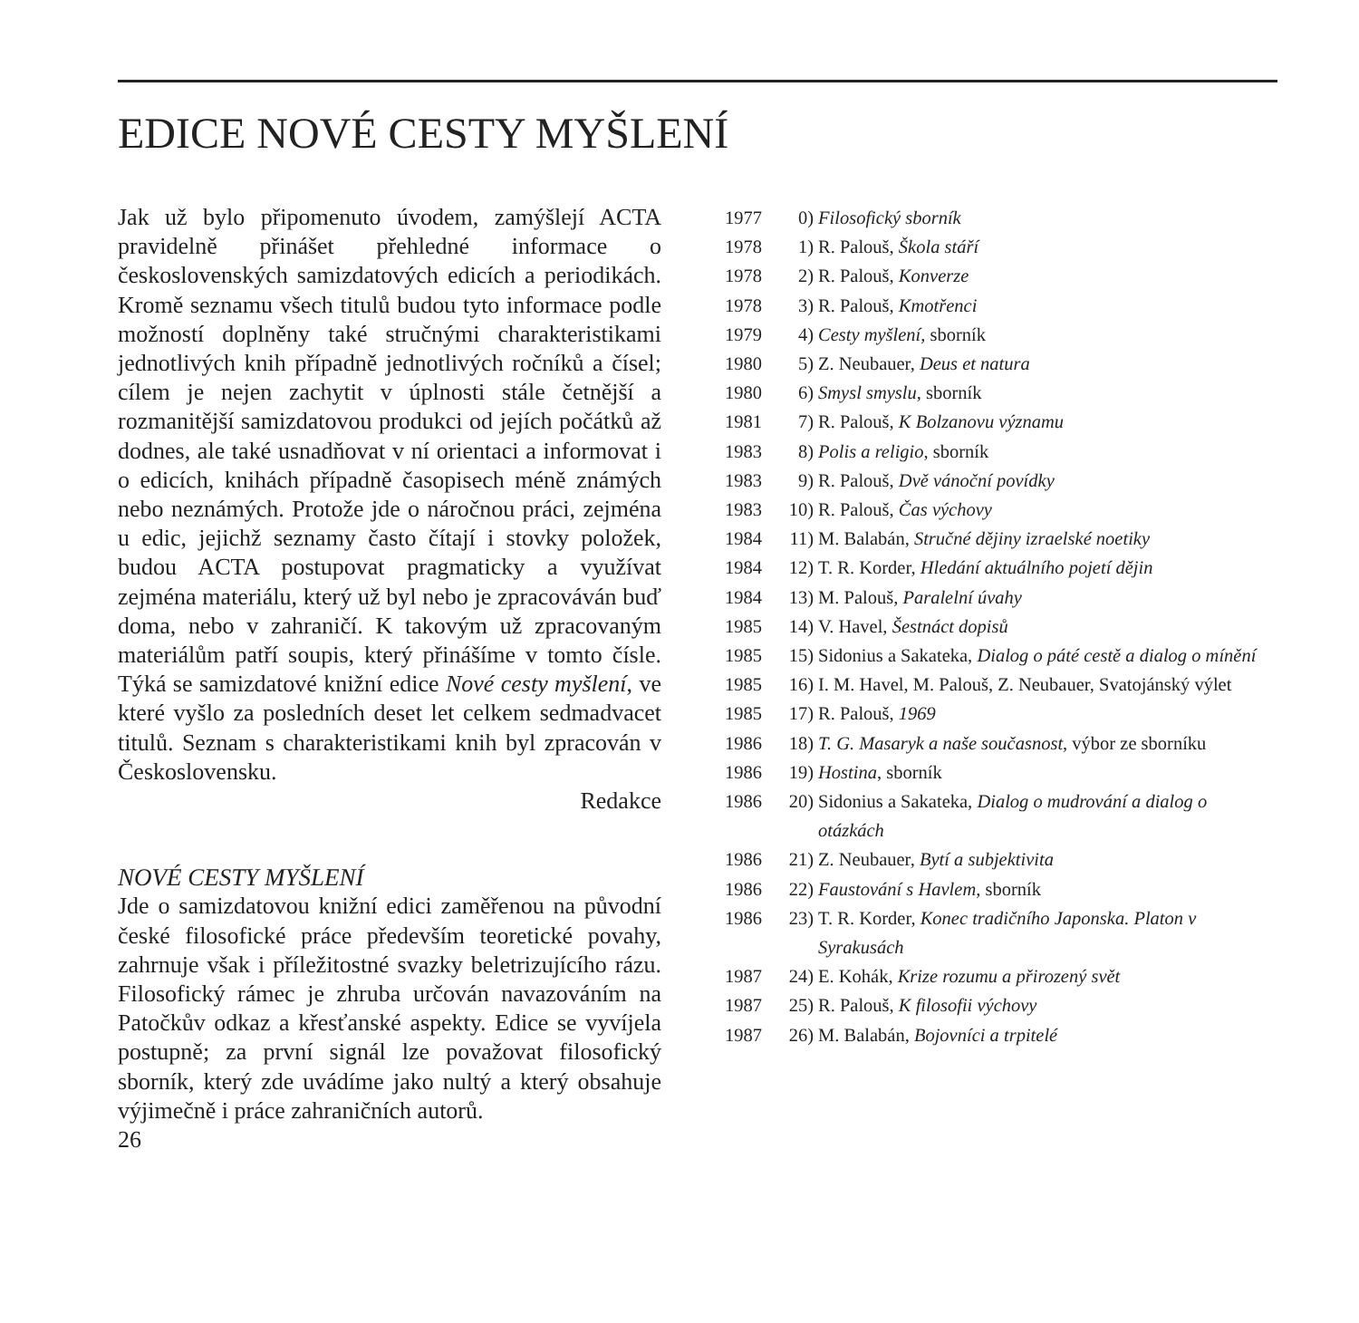EDICE NOVÉ CESTY MYŠLENÍ
Jak už bylo připomenuto úvodem, zamýšlejí ACTA pravidelně přinášet přehledné informace o československých samizdatových edicích a periodikách. Kromě seznamu všech titulů budou tyto informace podle možností doplněny také stručnými charakteristikami jednotlivých knih případně jednotlivých ročníků a čísel; cílem je nejen zachytit v úplnosti stále četnější a rozmanitější samizdatovou produkci od jejích počátků až dodnes, ale také usnadňovat v ní orientaci a informovat i o edicích, knihách případně časopisech méně známých nebo neznámých. Protože jde o náročnou práci, zejména u edic, jejichž seznamy často čítají i stovky položek, budou ACTA postupovat pragmaticky a využívat zejména materiálu, který už byl nebo je zpracováván buď doma, nebo v zahraničí. K takovým už zpracovaným materiálům patří soupis, který přinášíme v tomto čísle. Týká se samizdatové knižní edice Nové cesty myšlení, ve které vyšlo za posledních deset let celkem sedmadvacet titulů. Seznam s charakteristikami knih byl zpracován v Československu.
Redakce
NOVÉ CESTY MYŠLENÍ
Jde o samizdatovou knižní edici zaměřenou na původní české filosofické práce především teoretické povahy, zahrnuje však i příležitostné svazky beletrizujícího rázu. Filosofický rámec je zhruba určován navazováním na Patočkův odkaz a křesťanské aspekty. Edice se vyvíjela postupně; za první signál lze považovat filosofický sborník, který zde uvádíme jako nultý a který obsahuje výjimečně i práce zahraničních autorů.
26
1977 0) Filosofický sborník
1978 1) R. Palouš, Škola stáří
1978 2) R. Palouš, Konverze
1978 3) R. Palouš, Kmotřenci
1979 4) Cesty myšlení, sborník
1980 5) Z. Neubauer, Deus et natura
1980 6) Smysl smyslu, sborník
1981 7) R. Palouš, K Bolzanovu významu
1983 8) Polis a religio, sborník
1983 9) R. Palouš, Dvě vánoční povídky
1983 10) R. Palouš, Čas výchovy
1984 11) M. Balabán, Stručné dějiny izraelské noetiky
1984 12) T. R. Korder, Hledání aktuálního pojetí dějin
1984 13) M. Palouš, Paralelní úvahy
1985 14) V. Havel, Šestnáct dopisů
1985 15) Sidonius a Sakateka, Dialog o páté cestě a dialog o mínění
1985 16) I. M. Havel, M. Palouš, Z. Neubauer, Svatojánský výlet
1985 17) R. Palouš, 1969
1986 18) T. G. Masaryk a naše současnost, výbor ze sborníku
1986 19) Hostina, sborník
1986 20) Sidonius a Sakateka, Dialog o mudrování a dialog o otázkách
1986 21) Z. Neubauer, Bytí a subjektivita
1986 22) Faustování s Havlem, sborník
1986 23) T. R. Korder, Konec tradičního Japonska. Platon v Syrakusách
1987 24) E. Kohák, Krize rozumu a přirozený svět
1987 25) R. Palouš, K filosofii výchovy
1987 26) M. Balabán, Bojovníci a trpitelé